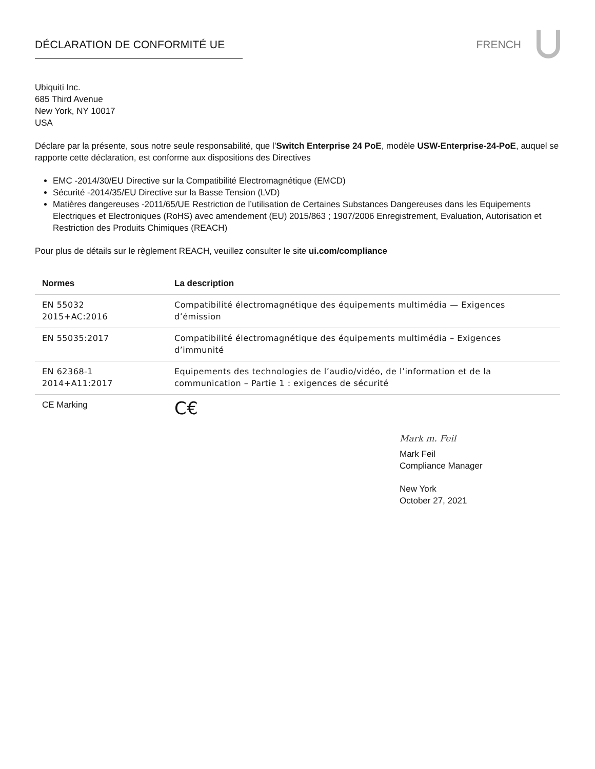DÉCLARATION DE CONFORMITÉ UE FRENCH
Ubiquiti Inc.
685 Third Avenue
New York, NY 10017
USA
Déclare par la présente, sous notre seule responsabilité, que l’Switch Enterprise 24 PoE, modèle USW-Enterprise-24-PoE, auquel se rapporte cette déclaration, est conforme aux dispositions des Directives
EMC -2014/30/EU Directive sur la Compatibilité Electromagnétique (EMCD)
Sécurité -2014/35/EU Directive sur la Basse Tension (LVD)
Matières dangereuses -2011/65/UE Restriction de l’utilisation de Certaines Substances Dangereuses dans les Equipements Electriques et Electroniques (RoHS) avec amendement (EU) 2015/863 ; 1907/2006 Enregistrement, Evaluation, Autorisation et Restriction des Produits Chimiques (REACH)
Pour plus de détails sur le règlement REACH, veuillez consulter le site ui.com/compliance
| Normes | La description |
| --- | --- |
| EN 55032 2015+AC:2016 | Compatibilité électromagnétique des équipements multimédia — Exigences d’émission |
| EN 55035:2017 | Compatibilité électromagnétique des équipements multimédia – Exigences d’immunité |
| EN 62368-1 2014+A11:2017 | Equipements des technologies de l’audio/vidéo, de l’information et de la communication – Partie 1 : exigences de sécurité |
| CE Marking | C€ |
Mark m. Feil
Mark Feil
Compliance Manager
New York
October 27, 2021